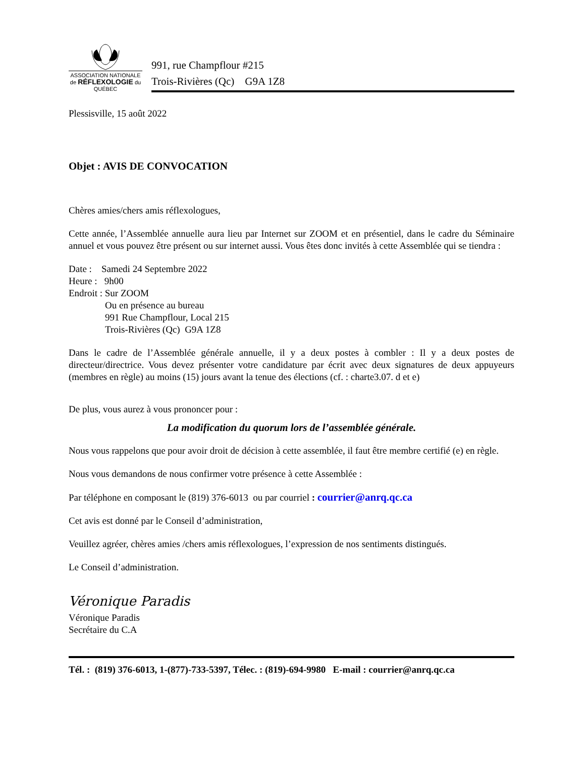ASSOCIATION NATIONALE
de RÉFLEXOLOGIE du
QUÉBEC
991, rue Champflour #215
Trois-Rivières (Qc) G9A 1Z8
Plessisville, 15 août 2022
Objet : AVIS DE CONVOCATION
Chères amies/chers amis réflexologues,
Cette année, l’Assemblée annuelle aura lieu par Internet sur ZOOM et en présentiel, dans le cadre du Séminaire annuel et vous pouvez être présent ou sur internet aussi. Vous êtes donc invités à cette Assemblée qui se tiendra :
Date : Samedi 24 Septembre 2022
Heure : 9h00
Endroit : Sur ZOOM
Ou en présence au bureau
991 Rue Champflour, Local 215
Trois-Rivières (Qc) G9A 1Z8
Dans le cadre de l’Assemblée générale annuelle, il y a deux postes à combler : Il y a deux postes de directeur/directrice. Vous devez présenter votre candidature par écrit avec deux signatures de deux appuyeurs (membres en règle) au moins (15) jours avant la tenue des élections (cf. : charte3.07. d et e)
De plus, vous aurez à vous prononcer pour :
La modification du quorum lors de l’assemblée générale.
Nous vous rappelons que pour avoir droit de décision à cette assemblée, il faut être membre certifié (e) en règle.
Nous vous demandons de nous confirmer votre présence à cette Assemblée :
Par téléphone en composant le (819) 376-6013 ou par courriel : courrier@anrq.qc.ca
Cet avis est donné par le Conseil d’administration,
Veuillez agréer, chères amies /chers amis réflexologues, l’expression de nos sentiments distingués.
Le Conseil d’administration.
Véronique Paradis
Véronique Paradis
Secrétaire du C.A
Tél. : (819) 376-6013, 1-(877)-733-5397, Télec. : (819)-694-9980 E-mail : courrier@anrq.qc.ca